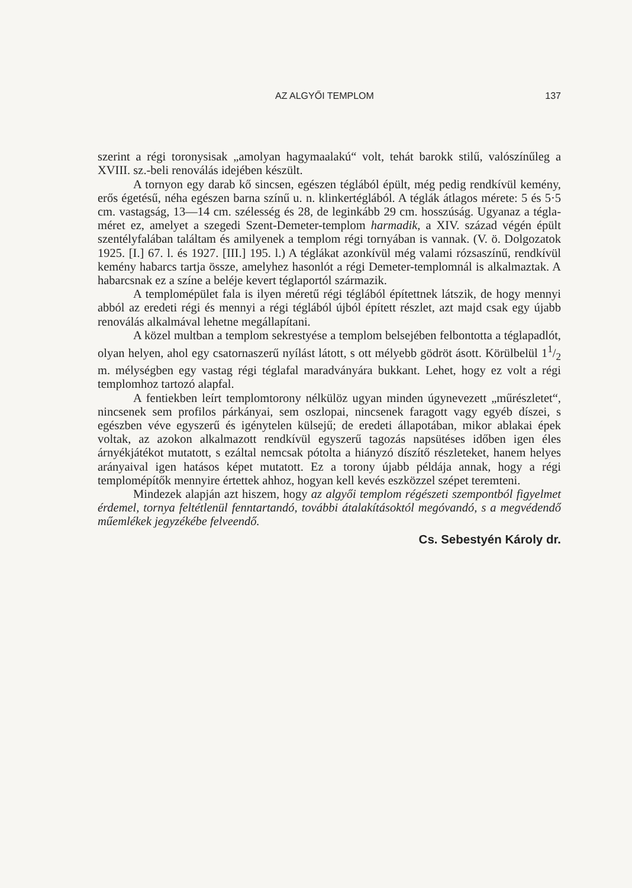AZ ALGYŐI TEMPLOM 137
szerint a régi toronysisak „amolyan hagymaalakú“ volt, tehát barokk stilű, valószínűleg a XVIII. sz.-beli renoválás idejében készült.
A tornyon egy darab kő sincsen, egészen téglából épült, még pedig rendkívül kemény, erős égetésű, néha egészen barna színű u. n. klinkertéglából. A téglák átlagos mérete: 5 és 5·5 cm. vastagság, 13—14 cm. szélesség és 28, de leginkább 29 cm. hosszúság. Ugyanaz a tégla­méret ez, amelyet a szegedi Szent-Demeter-templom harmadik, a XIV. század végén épült szentélyfalában találtam és amilyenek a templom régi tornyában is vannak. (V. ö. Dolgozatok 1925. [I.] 67. l. és 1927. [III.] 195. l.) A téglákat azonkívül még valami rózsaszínű, rendkívül kemény habarcs tartja össze, amelyhez hasonlót a régi Demeter-templomnál is alkalmaztak. A habarcsnak ez a színe a beléje kevert téglaportól származik.
A templomépület fala is ilyen méretű régi téglából építettnek látszik, de hogy mennyi abból az eredeti régi és mennyi a régi téglából újból épített részlet, azt majd csak egy újabb renoválás alkalmával lehetne megállapítani.
A közel multban a templom sekrestyése a templom belsejében felbontotta a téglapadlót, olyan helyen, ahol egy csatornaszerű nyílást látott, s ott mélyebb gödröt ásott. Körülbelül 11/2 m. mélységben egy vastag régi téglafal maradványára bukkant. Lehet, hogy ez volt a régi templomhoz tartozó alapfal.
A fentiekben leírt templomtorony nélkülöz ugyan minden úgynevezett „műrészletet“, nincsenek sem profilos párkányai, sem oszlopai, nincsenek faragott vagy egyéb díszei, s egészben véve egyszerű és igénytelen külsejű; de eredeti állapotában, mikor ablakai épek voltak, az azokon alkalmazott rendkívül egyszerű tagozás napsütéses időben igen éles árnyékjátékot mutatott, s ezáltal nemcsak pótolta a hiányzó díszítő részleteket, hanem helyes arányaival igen hatásos képet mutatott. Ez a torony újabb példája annak, hogy a régi templomépítők mennyire értettek ahhoz, hogyan kell kevés eszközzel szépet teremteni.
Mindezek alapján azt hiszem, hogy az algyői templom régészeti szempontból figyelmet érdemel, tornya feltétlenül fenntartandó, további átalakításoktól megóvandó, s a megvédendő műemlékek jegyzékébe felveendő.
Cs. Sebestyén Károly dr.